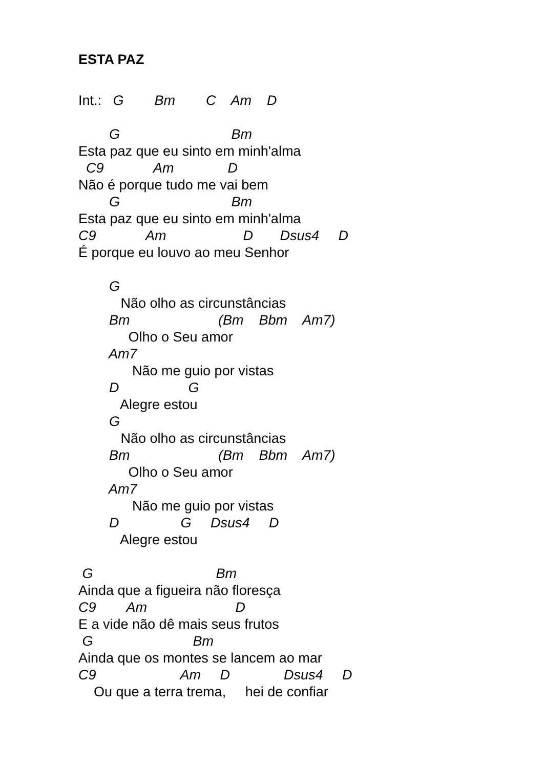ESTA PAZ
Int.: G Bm C Am D
G Bm
Esta paz que eu sinto em minh'alma
C9 Am D
Não é porque tudo me vai bem
G Bm
Esta paz que eu sinto em minh'alma
C9 Am D Dsus4 D
É porque eu louvo ao meu Senhor
G
Não olho as circunstâncias
Bm (Bm Bbm Am7)
Olho o Seu amor
Am7
Não me guio por vistas
D G
Alegre estou
G
Não olho as circunstâncias
Bm (Bm Bbm Am7)
Olho o Seu amor
Am7
Não me guio por vistas
D G Dsus4 D
Alegre estou
G Bm
Ainda que a figueira não floresça
C9 Am D
E a vide não dê mais seus frutos
G Bm
Ainda que os montes se lancem ao mar
C9 Am D Dsus4 D
Ou que a terra trema, hei de confiar